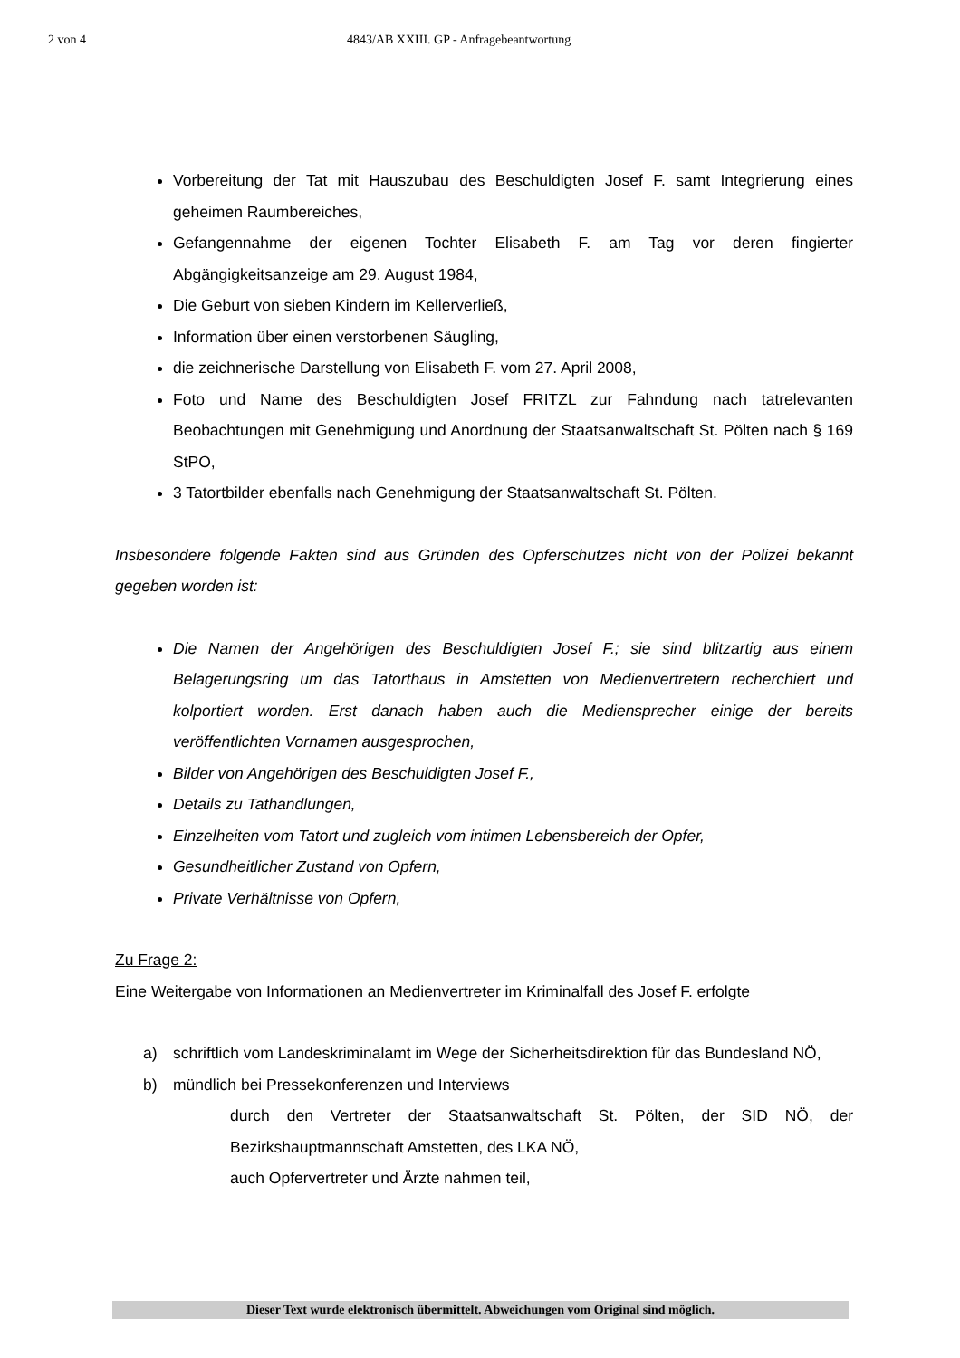2 von 4 4843/AB XXIII. GP - Anfragebeantwortung
Vorbereitung der Tat mit Hauszubau des Beschuldigten Josef F. samt Integrierung eines geheimen Raumbereiches,
Gefangennahme der eigenen Tochter Elisabeth F. am Tag vor deren fingierter Abgängigkeitsanzeige am 29. August 1984,
Die Geburt von sieben Kindern im Kellerverließ,
Information über einen verstorbenen Säugling,
die zeichnerische Darstellung von Elisabeth F. vom 27. April 2008,
Foto und Name des Beschuldigten Josef FRITZL zur Fahndung nach tatrelevanten Beobachtungen mit Genehmigung und Anordnung der Staatsanwaltschaft St. Pölten nach § 169 StPO,
3 Tatortbilder ebenfalls nach Genehmigung der Staatsanwaltschaft St. Pölten.
Insbesondere folgende Fakten sind aus Gründen des Opferschutzes nicht von der Polizei bekannt gegeben worden ist:
Die Namen der Angehörigen des Beschuldigten Josef F.; sie sind blitzartig aus einem Belagerungsring um das Tatorthaus in Amstetten von Medienvertretern recherchiert und kolportiert worden. Erst danach haben auch die Mediensprecher einige der bereits veröffentlichten Vornamen ausgesprochen,
Bilder von Angehörigen des Beschuldigten Josef F.,
Details zu Tathandlungen,
Einzelheiten vom Tatort und zugleich vom intimen Lebensbereich der Opfer,
Gesundheitlicher Zustand von Opfern,
Private Verhältnisse von Opfern,
Zu Frage 2:
Eine Weitergabe von Informationen an Medienvertreter im Kriminalfall des Josef F. erfolgte
a) schriftlich vom Landeskriminalamt im Wege der Sicherheitsdirektion für das Bundesland NÖ,
b) mündlich bei Pressekonferenzen und Interviews
durch den Vertreter der Staatsanwaltschaft St. Pölten, der SID NÖ, der Bezirkshauptmannschaft Amstetten, des LKA NÖ,
auch Opfervertreter und Ärzte nahmen teil,
Dieser Text wurde elektronisch übermittelt. Abweichungen vom Original sind möglich.